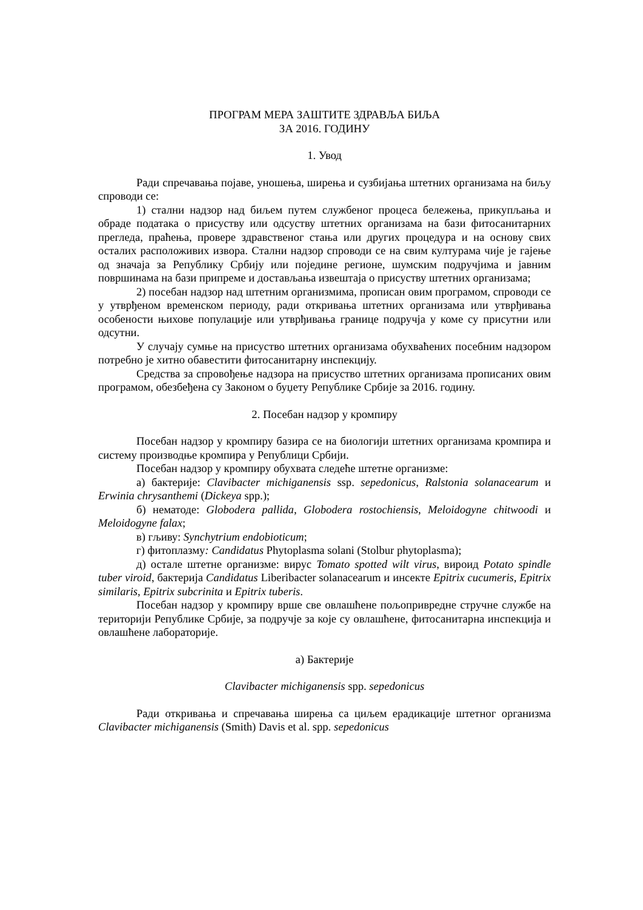ПРОГРАМ МЕРА ЗАШТИТЕ ЗДРАВЉА БИЉА
ЗА 2016. ГОДИНУ
1. Увод
Ради спречавања појаве, уношења, ширења и сузбијања штетних организама на биљу спроводи се:
1) стални надзор над биљем путем службеног процеса бележења, прикупљања и обраде података о присуству или одсуству штетних организама на бази фитосанитарних прегледа, праћења, провере здравственог стања или других процедура и на основу свих осталих расположивих извора. Стални надзор спроводи се на свим културама чије је гајење од значаја за Републику Србију или поједине регионе, шумским подручјима и јавним површинама на бази припреме и достављања извештаја о присуству штетних организама;
2) посебан надзор над штетним организмима, прописан овим програмом, спроводи се у утврђеном временском периоду, ради откривања штетних организама или утврђивања особености њихове популације или утврђивања границе подручја у коме су присутни или одсутни.
У случају сумње на присуство штетних организама обухваћених посебним надзором потребно је хитно обавестити фитосанитарну инспекцију.
Средства за спровођење надзора на присуство штетних организама прописаних овим програмом, обезбеђена су Законом о буџету Републике Србије за 2016. годину.
2. Посебан надзор у кромпиру
Посебан надзор у кромпиру базира се на биологији штетних организама кромпира и систему производње кромпира у Републици Србији.
Посебан надзор у кромпиру обухвата следеће штетне организме:
а) бактерије: Clavibacter michiganensis ssp. sepedonicus, Ralstonia solanacearum и Erwinia chrysanthemi (Dickeya spp.);
б) нематоде: Globodera pallida, Globodera rostochiensis, Meloidogyne chitwoodi и Meloidogyne falax;
в) гљиву: Synchytrium endobioticum;
г) фитоплазму: Candidatus Phytoplasma solani (Stolbur phytoplasma);
д) остале штетне организме: вирус Tomato spotted wilt virus, вироид Potato spindle tuber viroid, бактерија Candidatus Liberibacter solanacearum и инсекте Epitrix cucumeris, Epitrix similaris, Epitrix subcrinita и Epitrix tuberis.
Посебан надзор у кромпиру врше све овлашћене пољопривредне стручне службе на територији Републике Србије, за подручје за које су овлашћене, фитосанитарна инспекција и овлашћене лабораторије.
а) Бактерије
Clavibacter michiganensis spp. sepedonicus
Ради откривања и спречавања ширења са циљем ерадикације штетног организма Clavibacter michiganensis (Smith) Davis et al. spp. sepedonicus